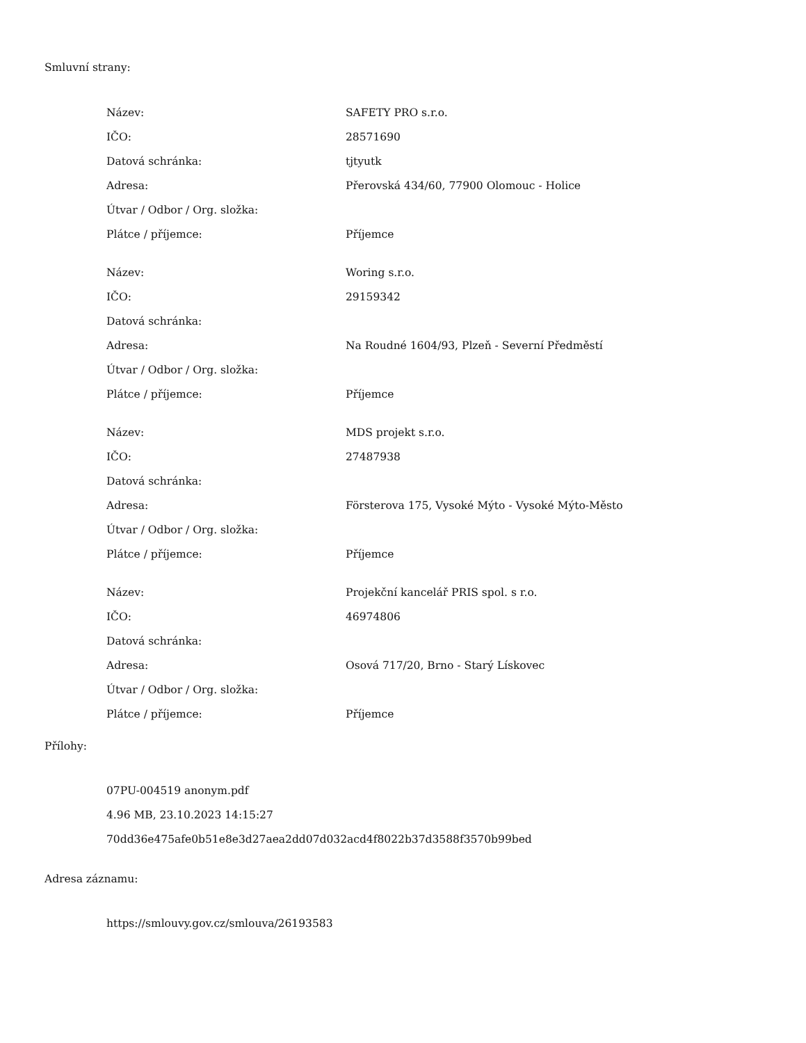Smluvní strany:
| Název: | SAFETY PRO s.r.o. |
| IČO: | 28571690 |
| Datová schránka: | tjtyutk |
| Adresa: | Přerovská 434/60, 77900 Olomouc - Holice |
| Útvar / Odbor / Org. složka: | |
| Plátce / příjemce: | Příjemce |
| Název: | Woring s.r.o. |
| IČO: | 29159342 |
| Datová schránka: | |
| Adresa: | Na Roudné 1604/93, Plzeň - Severní Předměstí |
| Útvar / Odbor / Org. složka: | |
| Plátce / příjemce: | Příjemce |
| Název: | MDS projekt s.r.o. |
| IČO: | 27487938 |
| Datová schránka: | |
| Adresa: | Försterova 175, Vysoké Mýto - Vysoké Mýto-Město |
| Útvar / Odbor / Org. složka: | |
| Plátce / příjemce: | Příjemce |
| Název: | Projekční kancelář PRIS spol. s r.o. |
| IČO: | 46974806 |
| Datová schránka: | |
| Adresa: | Osová 717/20, Brno - Starý Lískovec |
| Útvar / Odbor / Org. složka: | |
| Plátce / příjemce: | Příjemce |
Přílohy:
07PU-004519 anonym.pdf
4.96 MB, 23.10.2023 14:15:27
70dd36e475afe0b51e8e3d27aea2dd07d032acd4f8022b37d3588f3570b99bed
Adresa záznamu:
https://smlouvy.gov.cz/smlouva/26193583